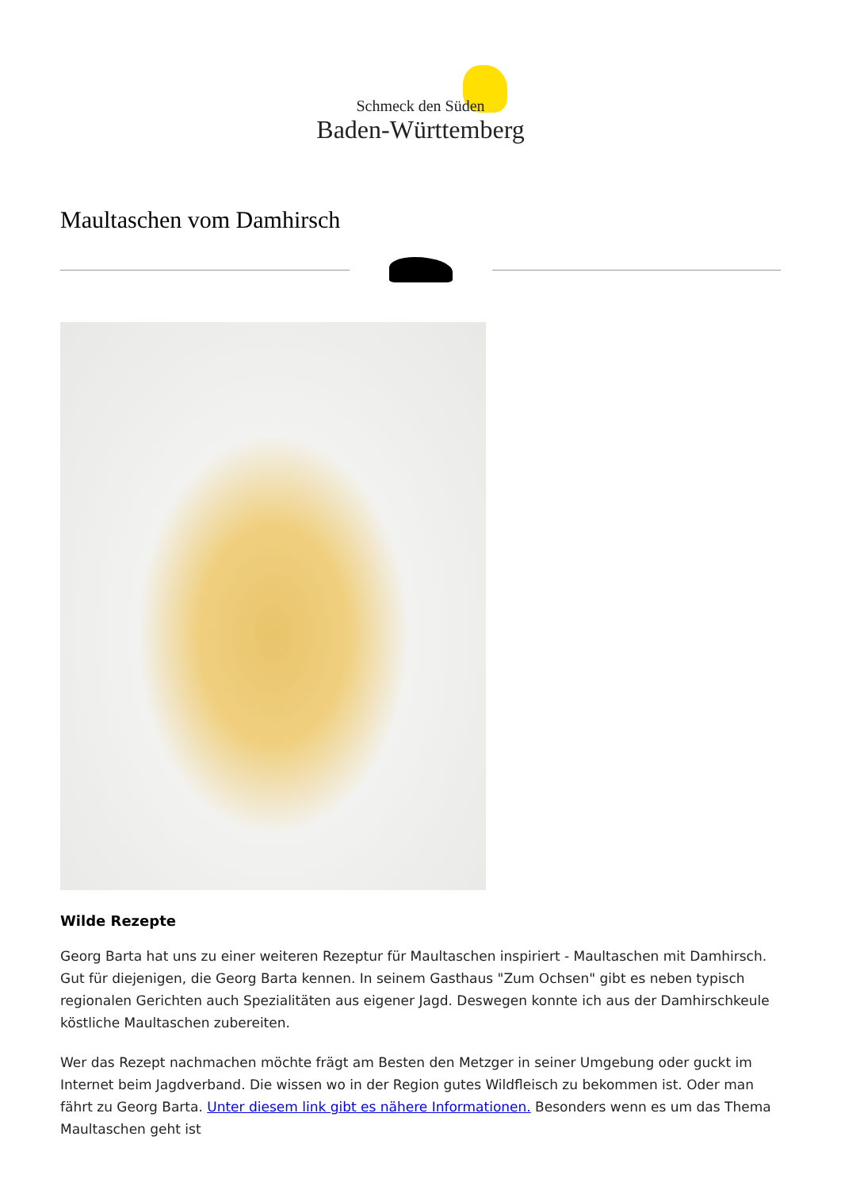Schmeck den Süden
Baden-Württemberg
Maultaschen vom Damhirsch
Wilde Rezepte
Georg Barta hat uns zu einer weiteren Rezeptur für Maultaschen inspiriert - Maultaschen mit Damhirsch. Gut für diejenigen, die Georg Barta kennen. In seinem Gasthaus "Zum Ochsen" gibt es neben typisch regionalen Gerichten auch Spezialitäten aus eigener Jagd. Deswegen konnte ich aus der Damhirschkeule köstliche Maultaschen zubereiten.
Wer das Rezept nachmachen möchte frägt am Besten den Metzger in seiner Umgebung oder guckt im Internet beim Jagdverband. Die wissen wo in der Region gutes Wildfleisch zu bekommen ist. Oder man fährt zu Georg Barta. Unter diesem link gibt es nähere Informationen. Besonders wenn es um das Thema Maultaschen geht ist